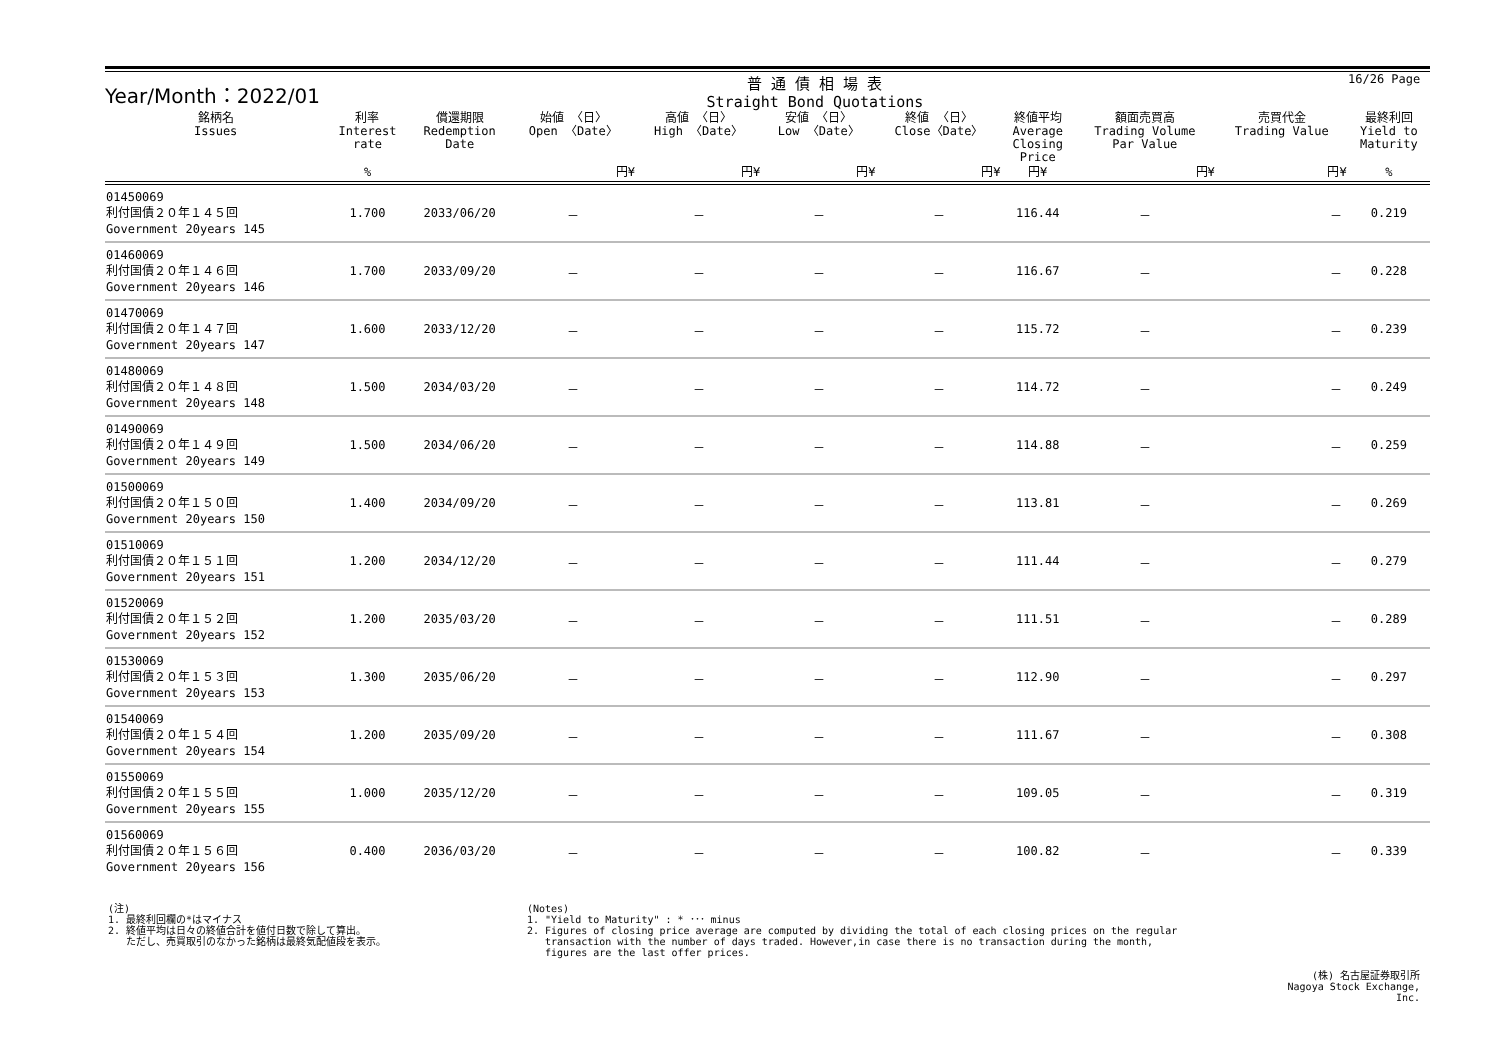Year/Month：2022/01
普 通 債 相 場 表
Straight Bond Quotations
| 銘柄名 Issues | 利率 Interest rate | 償還期限 Redemption Date | 始値 〈日〉 Open 〈Date〉 | 高値 〈日〉 High 〈Date〉 | 安値 〈日〉 Low 〈Date〉 | 終値 〈日〉 Close〈Date〉 | 終値平均 Average Closing Price | 額面売買高 Trading Volume Par Value | 売買代金 Trading Value | 最終利回 Yield to Maturity |
| --- | --- | --- | --- | --- | --- | --- | --- | --- | --- | --- |
| | % | | 円¥ | 円¥ | 円¥ | 円¥ | 円¥ | 円¥ | 円¥ | % |
| 01450069 利付国債２０年１４５回 Government 20years 145 | 1.700 | 2033/06/20 | － | － | － | － | 116.44 | － | － | 0.219 |
| 01460069 利付国債２０年１４６回 Government 20years 146 | 1.700 | 2033/09/20 | － | － | － | － | 116.67 | － | － | 0.228 |
| 01470069 利付国債２０年１４７回 Government 20years 147 | 1.600 | 2033/12/20 | － | － | － | － | 115.72 | － | － | 0.239 |
| 01480069 利付国債２０年１４８回 Government 20years 148 | 1.500 | 2034/03/20 | － | － | － | － | 114.72 | － | － | 0.249 |
| 01490069 利付国債２０年１４９回 Government 20years 149 | 1.500 | 2034/06/20 | － | － | － | － | 114.88 | － | － | 0.259 |
| 01500069 利付国債２０年１５０回 Government 20years 150 | 1.400 | 2034/09/20 | － | － | － | － | 113.81 | － | － | 0.269 |
| 01510069 利付国債２０年１５１回 Government 20years 151 | 1.200 | 2034/12/20 | － | － | － | － | 111.44 | － | － | 0.279 |
| 01520069 利付国債２０年１５２回 Government 20years 152 | 1.200 | 2035/03/20 | － | － | － | － | 111.51 | － | － | 0.289 |
| 01530069 利付国債２０年１５３回 Government 20years 153 | 1.300 | 2035/06/20 | － | － | － | － | 112.90 | － | － | 0.297 |
| 01540069 利付国債２０年１５４回 Government 20years 154 | 1.200 | 2035/09/20 | － | － | － | － | 111.67 | － | － | 0.308 |
| 01550069 利付国債２０年１５５回 Government 20years 155 | 1.000 | 2035/12/20 | － | － | － | － | 109.05 | － | － | 0.319 |
| 01560069 利付国債２０年１５６回 Government 20years 156 | 0.400 | 2036/03/20 | － | － | － | － | 100.82 | － | － | 0.339 |
16/26 Page
(注)
1. 最終利回欄の*はマイナス
2. 終値平均は日々の終値合計を値付日数で除して算出。
ただし、売買取引のなかった銘柄は最終気配値段を表示。
(Notes)
1. "Yield to Maturity" : * ･･･ minus
2. Figures of closing price average are computed by dividing the total of each closing prices on the regular
transaction with the number of days traded. However,in case there is no transaction during the month,
figures are the last offer prices.
(株) 名古屋証券取引所
Nagoya Stock Exchange, Inc.